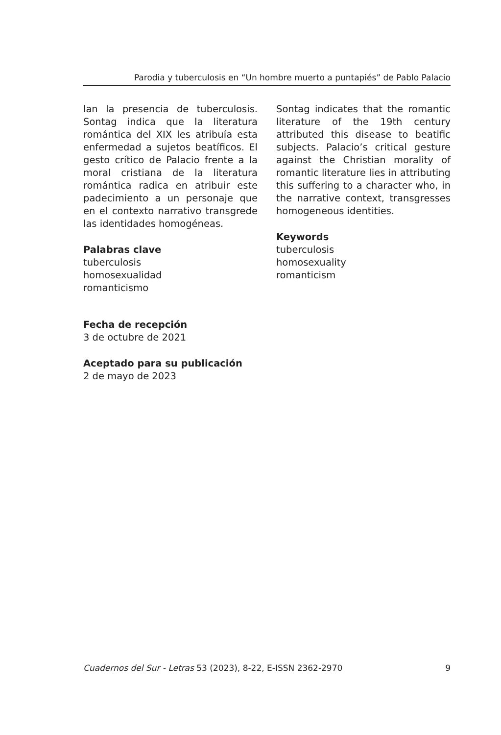Parodia y tuberculosis en “Un hombre muerto a puntapiés” de Pablo Palacio
lan la presencia de tuberculosis. Sontag indica que la literatura romántica del XIX les atribuía esta enfermedad a sujetos beatíficos. El gesto crítico de Palacio frente a la moral cristiana de la literatura romántica radica en atribuir este padecimiento a un personaje que en el contexto narrativo transgrede las identidades homogéneas.
Palabras clave
tuberculosis
homosexualidad
romanticismo
Sontag indicates that the romantic literature of the 19th century attributed this disease to beatific subjects. Palacio’s critical gesture against the Christian morality of romantic literature lies in attributing this suffering to a character who, in the narrative context, transgresses homogeneous identities.
Keywords
tuberculosis
homosexuality
romanticism
Fecha de recepción
3 de octubre de 2021
Aceptado para su publicación
2 de mayo de 2023
Cuadernos del Sur - Letras 53 (2023), 8-22, E-ISSN 2362-2970 9